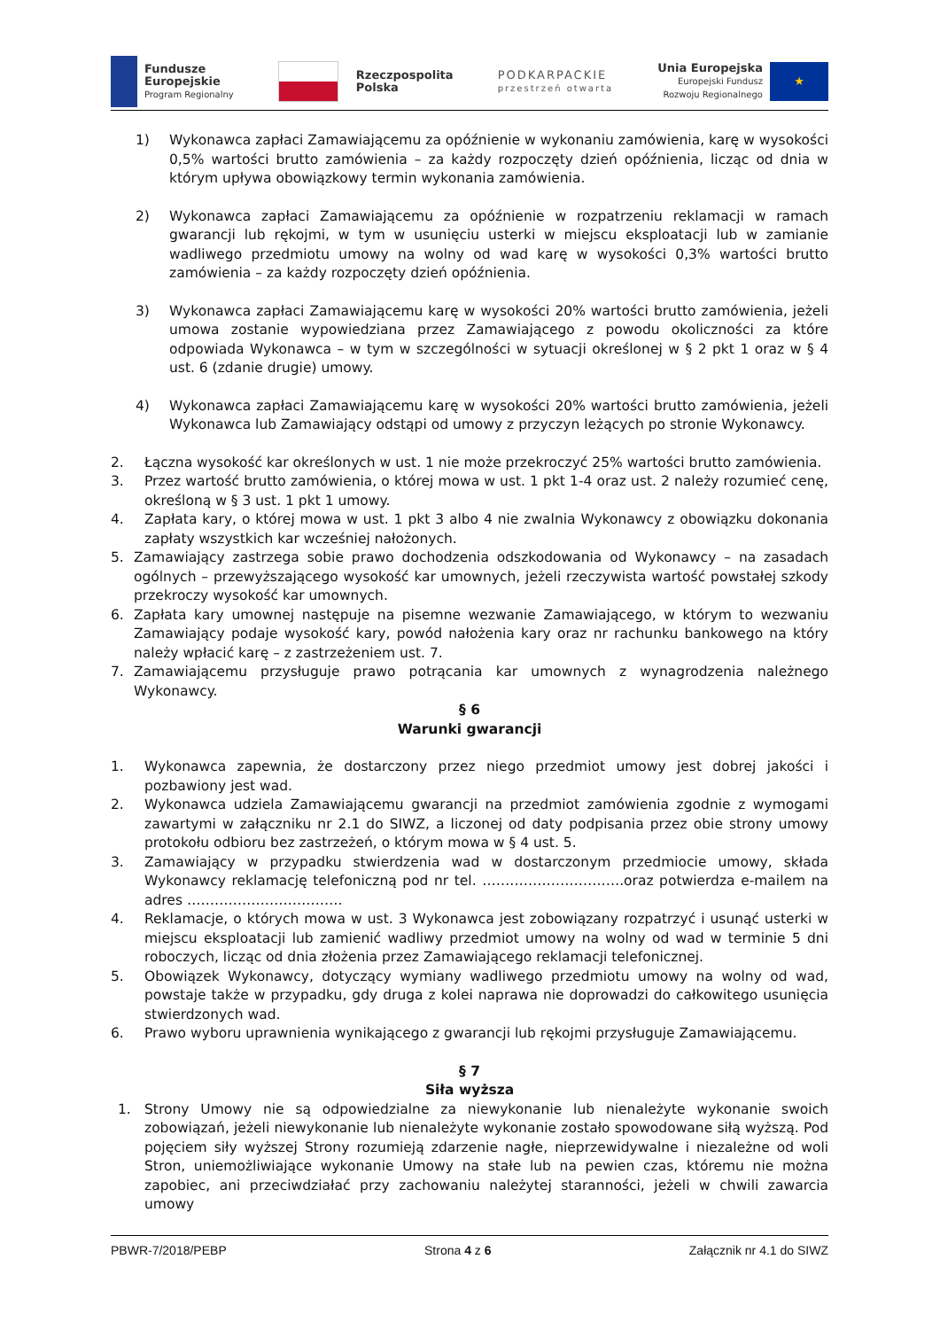Fundusze
Europejskie
Program Regionalny
Rzeczpospolita
Polska
PODKARPACKIE
przestrzeń otwarta
Unia Europejska
Europejski Fundusz
Rozwoju Regionalnego
★
1) Wykonawca zapłaci Zamawiającemu za opóźnienie w wykonaniu zamówienia, karę w wysokości 0,5% wartości brutto zamówienia – za każdy rozpoczęty dzień opóźnienia, licząc od dnia w którym upływa obowiązkowy termin wykonania zamówienia.
2) Wykonawca zapłaci Zamawiającemu za opóźnienie w rozpatrzeniu reklamacji w ramach gwarancji lub rękojmi, w tym w usunięciu usterki w miejscu eksploatacji lub w zamianie wadliwego przedmiotu umowy na wolny od wad karę w wysokości 0,3% wartości brutto zamówienia – za każdy rozpoczęty dzień opóźnienia.
3) Wykonawca zapłaci Zamawiającemu karę w wysokości 20% wartości brutto zamówienia, jeżeli umowa zostanie wypowiedziana przez Zamawiającego z powodu okoliczności za które odpowiada Wykonawca – w tym w szczególności w sytuacji określonej w § 2 pkt 1 oraz w § 4 ust. 6 (zdanie drugie) umowy.
4) Wykonawca zapłaci Zamawiającemu karę w wysokości 20% wartości brutto zamówienia, jeżeli Wykonawca lub Zamawiający odstąpi od umowy z przyczyn leżących po stronie Wykonawcy.
2. Łączna wysokość kar określonych w ust. 1 nie może przekroczyć 25% wartości brutto zamówienia.
3. Przez wartość brutto zamówienia, o której mowa w ust. 1 pkt 1-4 oraz ust. 2 należy rozumieć cenę, określoną w § 3 ust. 1 pkt 1 umowy.
4. Zapłata kary, o której mowa w ust. 1 pkt 3 albo 4 nie zwalnia Wykonawcy z obowiązku dokonania zapłaty wszystkich kar wcześniej nałożonych.
5. Zamawiający zastrzega sobie prawo dochodzenia odszkodowania od Wykonawcy – na zasadach ogólnych – przewyższającego wysokość kar umownych, jeżeli rzeczywista wartość powstałej szkody przekroczy wysokość kar umownych.
6. Zapłata kary umownej następuje na pisemne wezwanie Zamawiającego, w którym to wezwaniu Zamawiający podaje wysokość kary, powód nałożenia kary oraz nr rachunku bankowego na który należy wpłacić karę – z zastrzeżeniem ust. 7.
7. Zamawiającemu przysługuje prawo potrącania kar umownych z wynagrodzenia należnego Wykonawcy.
§ 6
Warunki gwarancji
1. Wykonawca zapewnia, że dostarczony przez niego przedmiot umowy jest dobrej jakości i pozbawiony jest wad.
2. Wykonawca udziela Zamawiającemu gwarancji na przedmiot zamówienia zgodnie z wymogami zawartymi w załączniku nr 2.1 do SIWZ, a liczonej od daty podpisania przez obie strony umowy protokołu odbioru bez zastrzeżeń, o którym mowa w § 4 ust. 5.
3. Zamawiający w przypadku stwierdzenia wad w dostarczonym przedmiocie umowy, składa Wykonawcy reklamację telefoniczną pod nr tel. ………………………….oraz potwierdza e-mailem na adres …………………………….
4. Reklamacje, o których mowa w ust. 3 Wykonawca jest zobowiązany rozpatrzyć i usunąć usterki w miejscu eksploatacji lub zamienić wadliwy przedmiot umowy na wolny od wad w terminie 5 dni roboczych, licząc od dnia złożenia przez Zamawiającego reklamacji telefonicznej.
5. Obowiązek Wykonawcy, dotyczący wymiany wadliwego przedmiotu umowy na wolny od wad, powstaje także w przypadku, gdy druga z kolei naprawa nie doprowadzi do całkowitego usunięcia stwierdzonych wad.
6. Prawo wyboru uprawnienia wynikającego z gwarancji lub rękojmi przysługuje Zamawiającemu.
§ 7
Siła wyższa
1. Strony Umowy nie są odpowiedzialne za niewykonanie lub nienależyte wykonanie swoich zobowiązań, jeżeli niewykonanie lub nienależyte wykonanie zostało spowodowane siłą wyższą. Pod pojęciem siły wyższej Strony rozumieją zdarzenie nagłe, nieprzewidywalne i niezależne od woli Stron, uniemożliwiające wykonanie Umowy na stałe lub na pewien czas, któremu nie można zapobiec, ani przeciwdziałać przy zachowaniu należytej staranności, jeżeli w chwili zawarcia umowy
PBWR-7/2018/PEBP Strona 4 z 6 Załącznik nr 4.1 do SIWZ